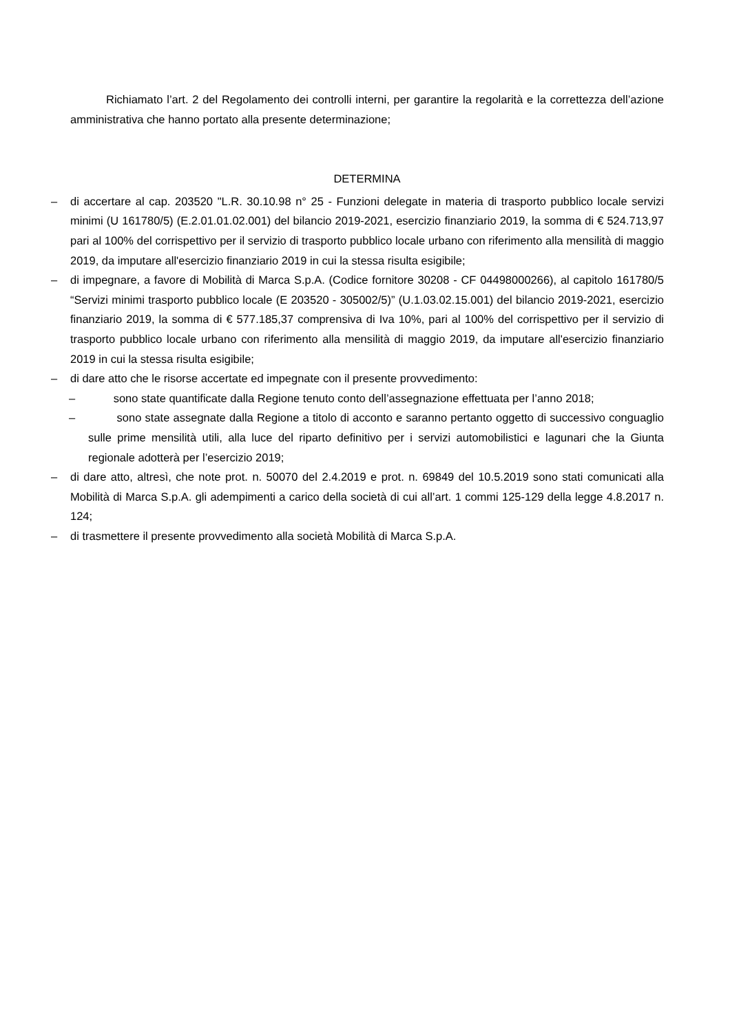Richiamato l’art. 2 del Regolamento dei controlli interni, per garantire la regolarità e la correttezza dell’azione amministrativa che hanno portato alla presente determinazione;
DETERMINA
– di accertare al cap. 203520 "L.R. 30.10.98 n° 25 - Funzioni delegate in materia di trasporto pubblico locale servizi minimi (U 161780/5) (E.2.01.01.02.001) del bilancio 2019-2021, esercizio finanziario 2019, la somma di € 524.713,97 pari al 100% del corrispettivo per il servizio di trasporto pubblico locale urbano con riferimento alla mensilità di maggio 2019, da imputare all'esercizio finanziario 2019 in cui la stessa risulta esigibile;
– di impegnare, a favore di Mobilità di Marca S.p.A. (Codice fornitore 30208 - CF 04498000266), al capitolo 161780/5 “Servizi minimi trasporto pubblico locale (E 203520 - 305002/5)” (U.1.03.02.15.001) del bilancio 2019-2021, esercizio finanziario 2019, la somma di € 577.185,37 comprensiva di Iva 10%, pari al 100% del corrispettivo per il servizio di trasporto pubblico locale urbano con riferimento alla mensilità di maggio 2019, da imputare all'esercizio finanziario 2019 in cui la stessa risulta esigibile;
– di dare atto che le risorse accertate ed impegnate con il presente provvedimento:
– sono state quantificate dalla Regione tenuto conto dell’assegnazione effettuata per l’anno 2018;
– sono state assegnate dalla Regione a titolo di acconto e saranno pertanto oggetto di successivo conguaglio sulle prime mensilità utili, alla luce del riparto definitivo per i servizi automobilistici e lagunari che la Giunta regionale adotterà per l’esercizio 2019;
– di dare atto, altresì, che note prot. n. 50070 del 2.4.2019 e prot. n. 69849 del 10.5.2019 sono stati comunicati alla Mobilità di Marca S.p.A. gli adempimenti a carico della società di cui all’art. 1 commi 125-129 della legge 4.8.2017 n. 124;
– di trasmettere il presente provvedimento alla società Mobilità di Marca S.p.A.